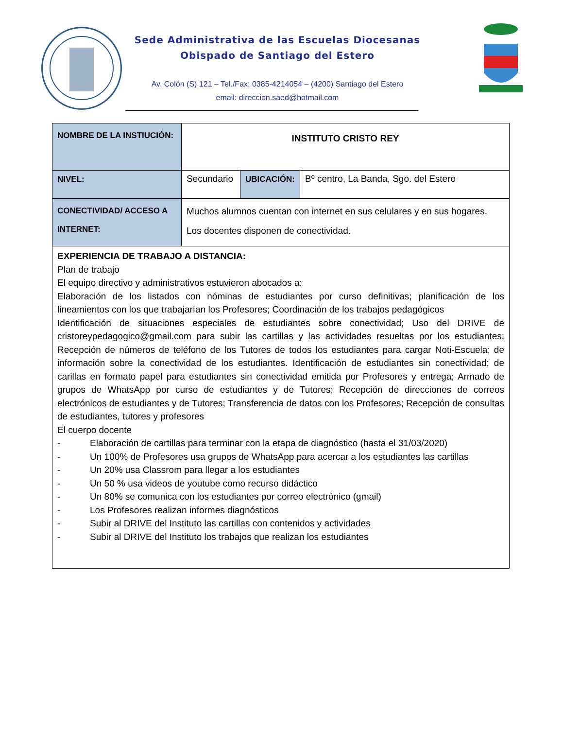Sede Administrativa de las Escuelas Diocesanas
Obispado de Santiago del Estero
Av. Colón (S) 121 – Tel./Fax: 0385-4214054 – (4200) Santiago del Estero
email: direccion.saed@hotmail.com
| NOMBRE DE LA INSTIUCIÓN: | INSTITUTO CRISTO REY | | |
| NIVEL: | Secundario | UBICACIÓN: | Bº centro, La Banda, Sgo. del Estero |
| CONECTIVIDAD/ ACCESO A INTERNET: | Muchos alumnos cuentan con internet en sus celulares y en sus hogares. Los docentes disponen de conectividad. | | |
| EXPERIENCIA DE TRABAJO A DISTANCIA: Plan de trabajo El equipo directivo y administrativos estuvieron abocados a: Elaboración de los listados con nóminas de estudiantes por curso definitivas; planificación de los lineamientos con los que trabajarían los Profesores; Coordinación de los trabajos pedagógicos Identificación de situaciones especiales de estudiantes sobre conectividad; Uso del DRIVE de cristoreypedagogico@gmail.com para subir las cartillas y las actividades resueltas por los estudiantes; Recepción de números de teléfono de los Tutores de todos los estudiantes para cargar Noti-Escuela; de información sobre la conectividad de los estudiantes. Identificación de estudiantes sin conectividad; de carillas en formato papel para estudiantes sin conectividad emitida por Profesores y entrega; Armado de grupos de WhatsApp por curso de estudiantes y de Tutores; Recepción de direcciones de correos electrónicos de estudiantes y de Tutores; Transferencia de datos con los Profesores; Recepción de consultas de estudiantes, tutores y profesores El cuerpo docente - Elaboración de cartillas para terminar con la etapa de diagnóstico (hasta el 31/03/2020) - Un 100% de Profesores usa grupos de WhatsApp para acercar a los estudiantes las cartillas - Un 20% usa Classrom para llegar a los estudiantes - Un 50 % usa videos de youtube como recurso didáctico - Un 80% se comunica con los estudiantes por correo electrónico (gmail) - Los Profesores realizan informes diagnósticos - Subir al DRIVE del Instituto las cartillas con contenidos y actividades - Subir al DRIVE del Instituto los trabajos que realizan los estudiantes | | | |